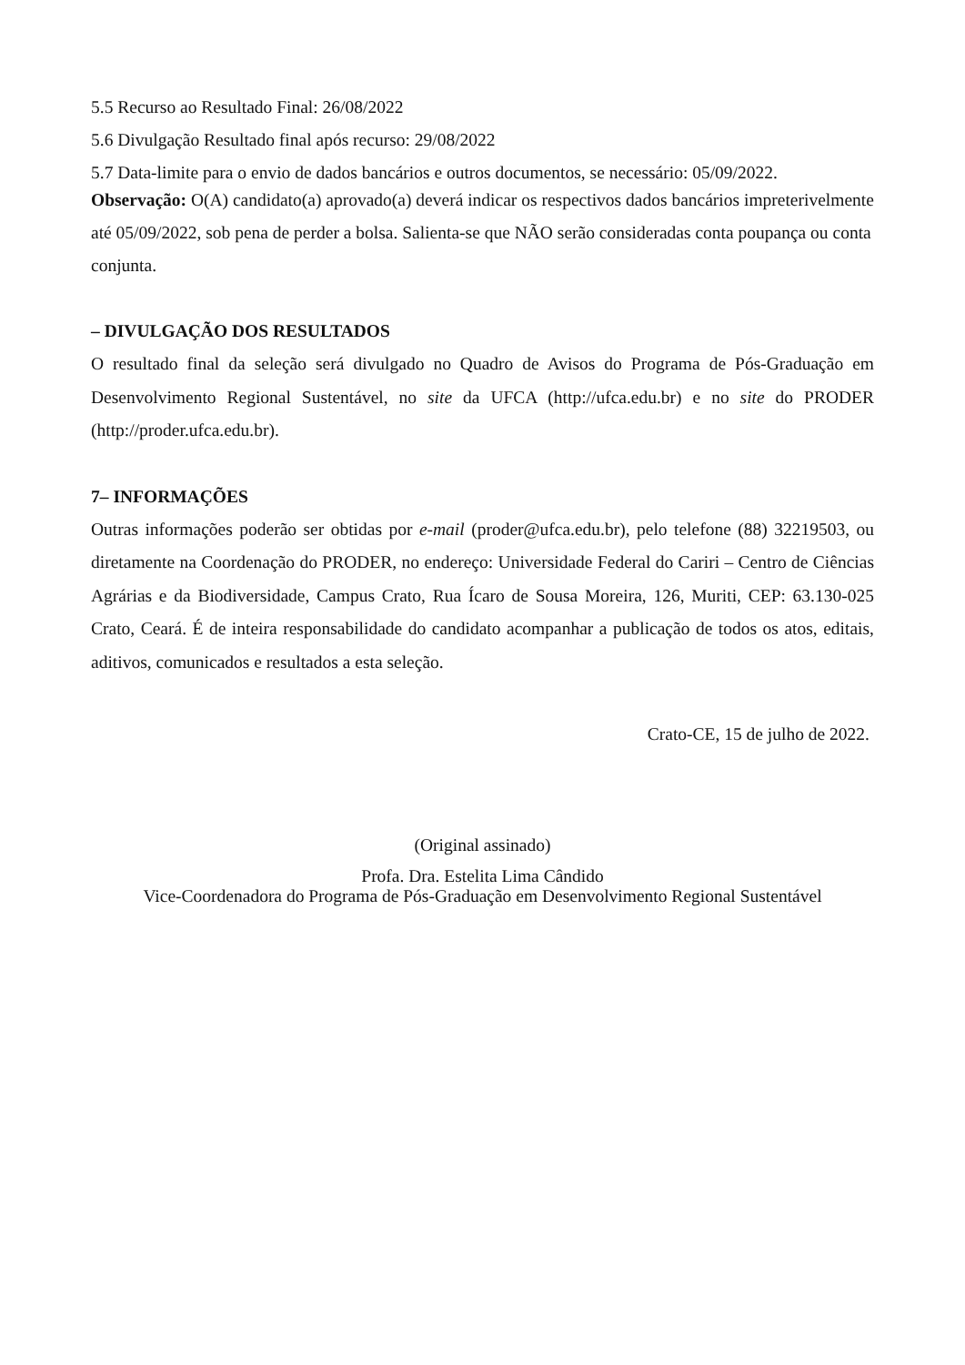5.5 Recurso ao Resultado Final: 26/08/2022
5.6 Divulgação Resultado final após recurso: 29/08/2022
5.7 Data-limite para o envio de dados bancários e outros documentos, se necessário: 05/09/2022.
Observação: O(A) candidato(a) aprovado(a) deverá indicar os respectivos dados bancários impreterivelmente até 05/09/2022, sob pena de perder a bolsa. Salienta-se que NÃO serão consideradas conta poupança ou conta conjunta.
– DIVULGAÇÃO DOS RESULTADOS
O resultado final da seleção será divulgado no Quadro de Avisos do Programa de Pós-Graduação em Desenvolvimento Regional Sustentável, no site da UFCA (http://ufca.edu.br) e no site do PRODER (http://proder.ufca.edu.br).
7– INFORMAÇÕES
Outras informações poderão ser obtidas por e-mail (proder@ufca.edu.br), pelo telefone (88) 32219503, ou diretamente na Coordenação do PRODER, no endereço: Universidade Federal do Cariri – Centro de Ciências Agrárias e da Biodiversidade, Campus Crato, Rua Ícaro de Sousa Moreira, 126, Muriti, CEP: 63.130-025 Crato, Ceará. É de inteira responsabilidade do candidato acompanhar a publicação de todos os atos, editais, aditivos, comunicados e resultados a esta seleção.
Crato-CE, 15 de julho de 2022.
(Original assinado)
Profa. Dra. Estelita Lima Cândido
Vice-Coordenadora do Programa de Pós-Graduação em Desenvolvimento Regional Sustentável